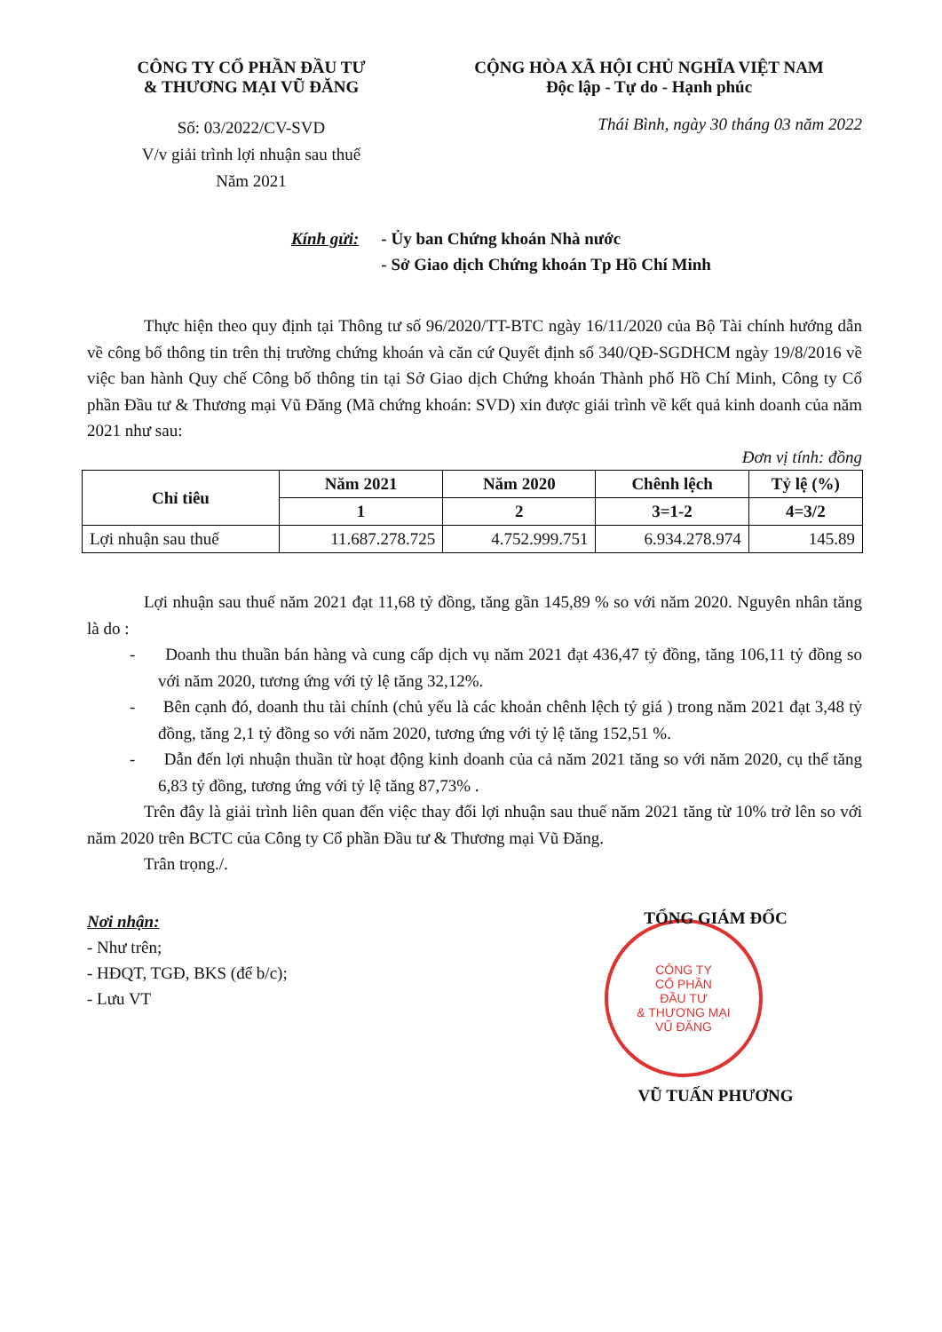CÔNG TY CỔ PHẦN ĐẦU TƯ
& THƯƠNG MẠI VŨ ĐĂNG
Số: 03/2022/CV-SVD
V/v giải trình lợi nhuận sau thuế
Năm 2021
CỘNG HÒA XÃ HỘI CHỦ NGHĨA VIỆT NAM
Độc lập - Tự do - Hạnh phúc
Thái Bình, ngày 30 tháng 03 năm 2022
Kính gửi: - Ủy ban Chứng khoán Nhà nước
- Sở Giao dịch Chứng khoán Tp Hồ Chí Minh
Thực hiện theo quy định tại Thông tư số 96/2020/TT-BTC ngày 16/11/2020 của Bộ Tài chính hướng dẫn về công bố thông tin trên thị trường chứng khoán và căn cứ Quyết định số 340/QĐ-SGDHCM ngày 19/8/2016 về việc ban hành Quy chế Công bố thông tin tại Sở Giao dịch Chứng khoán Thành phố Hồ Chí Minh, Công ty Cổ phần Đầu tư & Thương mại Vũ Đăng (Mã chứng khoán: SVD) xin được giải trình về kết quả kinh doanh của năm 2021 như sau:
Đơn vị tính: đồng
| Chỉ tiêu | Năm 2021 | Năm 2020 | Chênh lệch | Tỷ lệ (%) |
| --- | --- | --- | --- | --- |
| | 1 | 2 | 3=1-2 | 4=3/2 |
| Lợi nhuận sau thuế | 11.687.278.725 | 4.752.999.751 | 6.934.278.974 | 145.89 |
Lợi nhuận sau thuế năm 2021 đạt 11,68 tỷ đồng, tăng gần 145,89 % so với năm 2020. Nguyên nhân tăng là do :
- Doanh thu thuần bán hàng và cung cấp dịch vụ năm 2021 đạt 436,47 tỷ đồng, tăng 106,11 tỷ đồng so với năm 2020, tương ứng với tỷ lệ tăng 32,12%.
- Bên cạnh đó, doanh thu tài chính (chủ yếu là các khoản chênh lệch tỷ giá ) trong năm 2021 đạt 3,48 tỷ đồng, tăng 2,1 tỷ đồng so với năm 2020, tương ứng với tỷ lệ tăng 152,51 %.
- Dẫn đến lợi nhuận thuần từ hoạt động kinh doanh của cả năm 2021 tăng so với năm 2020, cụ thể tăng 6,83 tỷ đồng, tương ứng với tỷ lệ tăng 87,73% .
Trên đây là giải trình liên quan đến việc thay đổi lợi nhuận sau thuế năm 2021 tăng từ 10% trở lên so với năm 2020 trên BCTC của Công ty Cổ phần Đầu tư & Thương mại Vũ Đăng.
Trân trọng./.
Nơi nhận:
- Như trên;
- HĐQT, TGĐ, BKS (để b/c);
- Lưu VT
TỔNG GIÁM ĐỐC
CÔNG TY
CỔ PHẦN
ĐẦU TƯ
& THƯƠNG MẠI
VŨ ĐĂNG
VŨ TUẤN PHƯƠNG